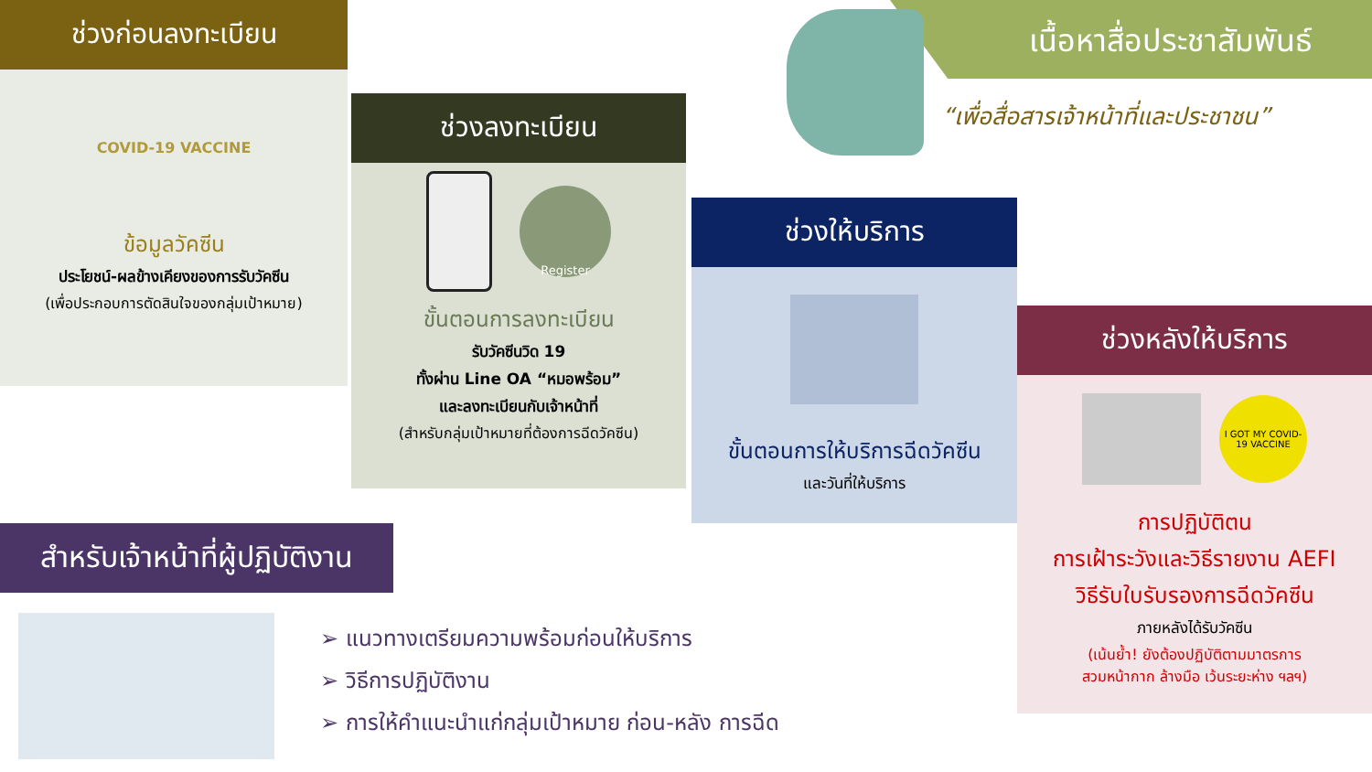ช่วงก่อนลงทะเบียน
COVID-19 VACCINE
ข้อมูลวัคซีน
ประโยชน์-ผลข้างเคียงของการรับวัคซีน
(เพื่อประกอบการตัดสินใจของกลุ่มเป้าหมาย)
ช่วงลงทะเบียน
Register
ขั้นตอนการลงทะเบียน
รับวัคซีนวิด 19
ทั้งผ่าน Line OA “หมอพร้อม”
และลงทะเบียนกับเจ้าหน้าที่
(สำหรับกลุ่มเป้าหมายที่ต้องการฉีดวัคซีน)
เนื้อหาสื่อประชาสัมพันธ์
“เพื่อสื่อสารเจ้าหน้าที่และประชาชน”
ช่วงให้บริการ
ขั้นตอนการให้บริการฉีดวัคซีน
และวันที่ให้บริการ
ช่วงหลังให้บริการ
I GOT MY COVID-19 VACCINE
การปฏิบัติตน
การเฝ้าระวังและวิธีรายงาน AEFI
วิธีรับใบรับรองการฉีดวัคซีน
ภายหลังได้รับวัคซีน
(เน้นย้ำ! ยังต้องปฏิบัติตามมาตรการ
สวมหน้ากาก ล้างมือ เว้นระยะห่าง ฯลฯ)
สำหรับเจ้าหน้าที่ผู้ปฏิบัติงาน
➢ แนวทางเตรียมความพร้อมก่อนให้บริการ
➢ วิธีการปฏิบัติงาน
➢ การให้คำแนะนำแก่กลุ่มเป้าหมาย ก่อน-หลัง การฉีด